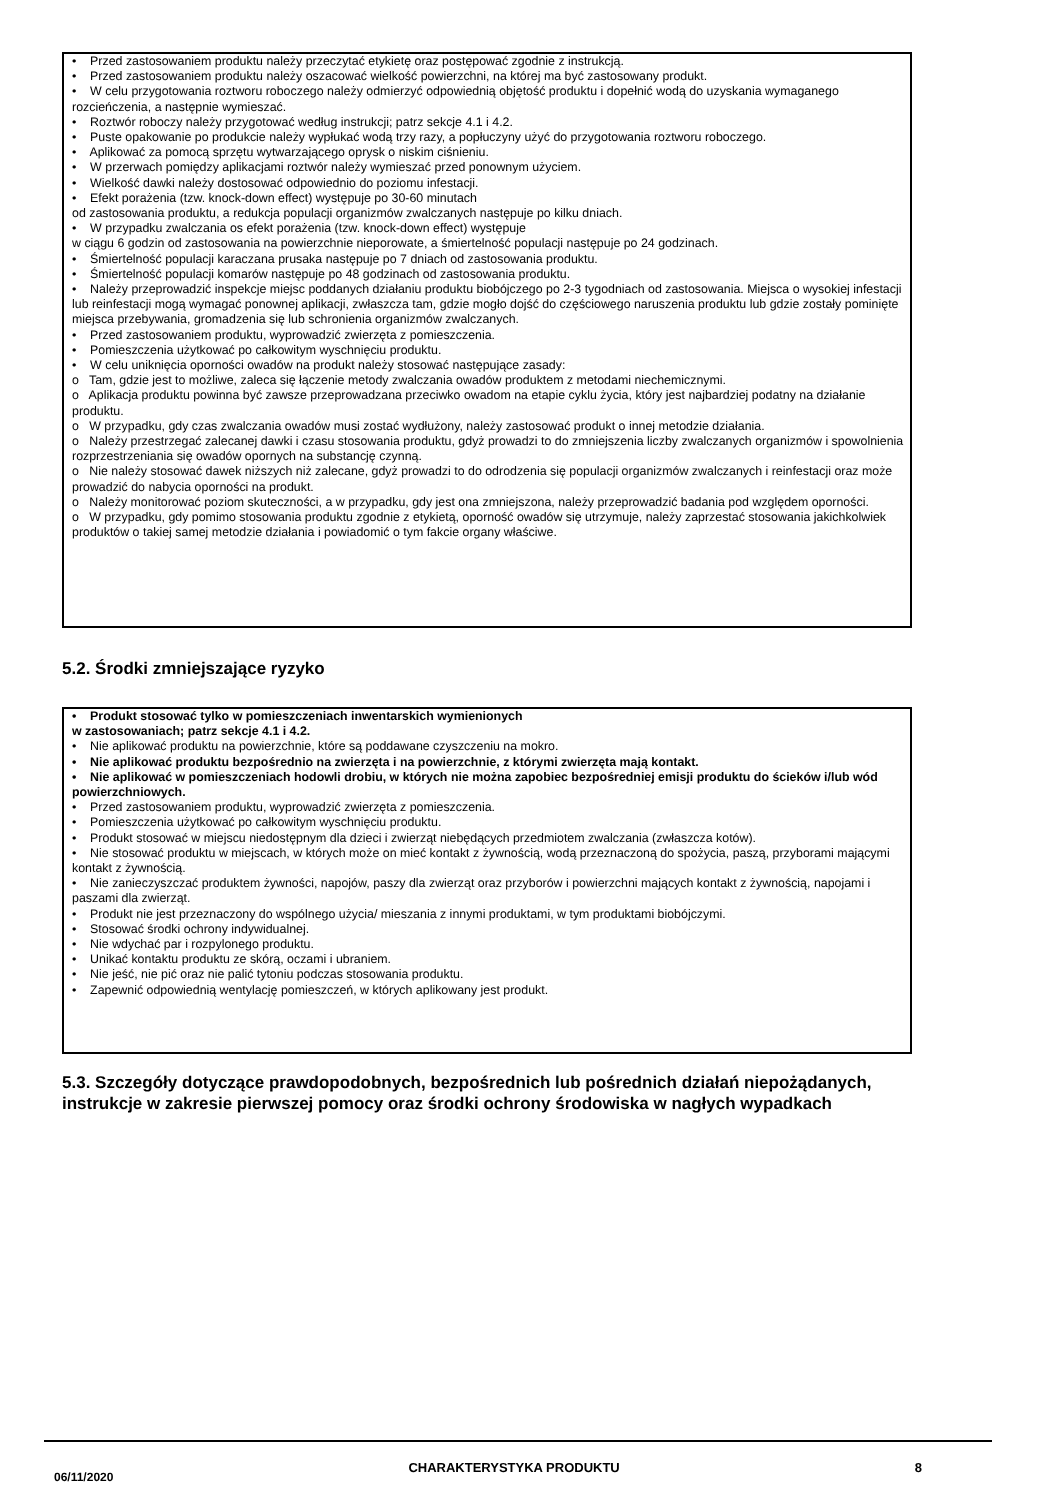• Przed zastosowaniem produktu należy przeczytać etykietę oraz postępować zgodnie z instrukcją.
• Przed zastosowaniem produktu należy oszacować wielkość powierzchni, na której ma być zastosowany produkt.
• W celu przygotowania roztworu roboczego należy odmierzyć odpowiednią objętość produktu i dopełnić wodą do uzyskania wymaganego rozcieńczenia, a następnie wymieszać.
• Roztwór roboczy należy przygotować według instrukcji; patrz sekcje 4.1 i 4.2.
• Puste opakowanie po produkcie należy wypłukać wodą trzy razy, a popłuczyny użyć do przygotowania roztworu roboczego.
• Aplikować za pomocą sprzętu wytwarzającego oprysk o niskim ciśnieniu.
• W przerwach pomiędzy aplikacjami roztwór należy wymieszać przed ponownym użyciem.
• Wielkość dawki należy dostosować odpowiednio do poziomu infestacji.
• Efekt porażenia (tzw. knock-down effect) występuje po 30-60 minutach
od zastosowania produktu, a redukcja populacji organizmów zwalczanych następuje po kilku dniach.
• W przypadku zwalczania os efekt porażenia (tzw. knock-down effect) występuje
w ciągu 6 godzin od zastosowania na powierzchnie nieporowate, a śmiertelność populacji następuje po 24 godzinach.
• Śmiertelność populacji karaczana prusaka następuje po 7 dniach od zastosowania produktu.
• Śmiertelność populacji komarów następuje po 48 godzinach od zastosowania produktu.
• Należy przeprowadzić inspekcje miejsc poddanych działaniu produktu biobójczego po 2-3 tygodniach od zastosowania. Miejsca o wysokiej infestacji lub reinfestacji mogą wymagać ponownej aplikacji, zwłaszcza tam, gdzie mogło dojść do częściowego naruszenia produktu lub gdzie zostały pominięte miejsca przebywania, gromadzenia się lub schronienia organizmów zwalczanych.
• Przed zastosowaniem produktu, wyprowadzić zwierzęta z pomieszczenia.
• Pomieszczenia użytkować po całkowitym wyschnięciu produktu.
• W celu uniknięcia oporności owadów na produkt należy stosować następujące zasady:
o Tam, gdzie jest to możliwe, zaleca się łączenie metody zwalczania owadów produktem z metodami niechemicznymi.
o Aplikacja produktu powinna być zawsze przeprowadzana przeciwko owadom na etapie cyklu życia, który jest najbardziej podatny na działanie produktu.
o W przypadku, gdy czas zwalczania owadów musi zostać wydłużony, należy zastosować produkt o innej metodzie działania.
o Należy przestrzegać zalecanej dawki i czasu stosowania produktu, gdyż prowadzi to do zmniejszenia liczby zwalczanych organizmów i spowolnienia rozprzestrzeniania się owadów opornych na substancję czynną.
o Nie należy stosować dawek niższych niż zalecane, gdyż prowadzi to do odrodzenia się populacji organizmów zwalczanych i reinfestacji oraz może prowadzić do nabycia oporności na produkt.
o Należy monitorować poziom skuteczności, a w przypadku, gdy jest ona zmniejszona, należy przeprowadzić badania pod względem oporności.
o W przypadku, gdy pomimo stosowania produktu zgodnie z etykietą, oporność owadów się utrzymuje, należy zaprzestać stosowania jakichkolwiek produktów o takiej samej metodzie działania i powiadomić o tym fakcie organy właściwe.
5.2. Środki zmniejszające ryzyko
• Produkt stosować tylko w pomieszczeniach inwentarskich wymienionych
w zastosowaniach; patrz sekcje 4.1 i 4.2.
• Nie aplikować produktu na powierzchnie, które są poddawane czyszczeniu na mokro.
• Nie aplikować produktu bezpośrednio na zwierzęta i na powierzchnie, z którymi zwierzęta mają kontakt.
• Nie aplikować w pomieszczeniach hodowli drobiu, w których nie można zapobiec bezpośredniej emisji produktu do ścieków i/lub wód powierzchniowych.
• Przed zastosowaniem produktu, wyprowadzić zwierzęta z pomieszczenia.
• Pomieszczenia użytkować po całkowitym wyschnięciu produktu.
• Produkt stosować w miejscu niedostępnym dla dzieci i zwierząt niebędących przedmiotem zwalczania (zwłaszcza kotów).
• Nie stosować produktu w miejscach, w których może on mieć kontakt z żywnością, wodą przeznaczoną do spożycia, paszą, przyborami mającymi kontakt z żywnością.
• Nie zanieczyszczać produktem żywności, napojów, paszy dla zwierząt oraz przyborów i powierzchni mających kontakt z żywnością, napojami i paszami dla zwierząt.
• Produkt nie jest przeznaczony do wspólnego użycia/ mieszania z innymi produktami, w tym produktami biobójczymi.
• Stosować środki ochrony indywidualnej.
• Nie wdychać par i rozpylonego produktu.
• Unikać kontaktu produktu ze skórą, oczami i ubraniem.
• Nie jeść, nie pić oraz nie palić tytoniu podczas stosowania produktu.
• Zapewnić odpowiednią wentylację pomieszczeń, w których aplikowany jest produkt.
5.3. Szczegóły dotyczące prawdopodobnych, bezpośrednich lub pośrednich działań niepożądanych, instrukcje w zakresie pierwszej pomocy oraz środki ochrony środowiska w nagłych wypadkach
06/11/2020 CHARAKTERYSTYKA PRODUKTU 8